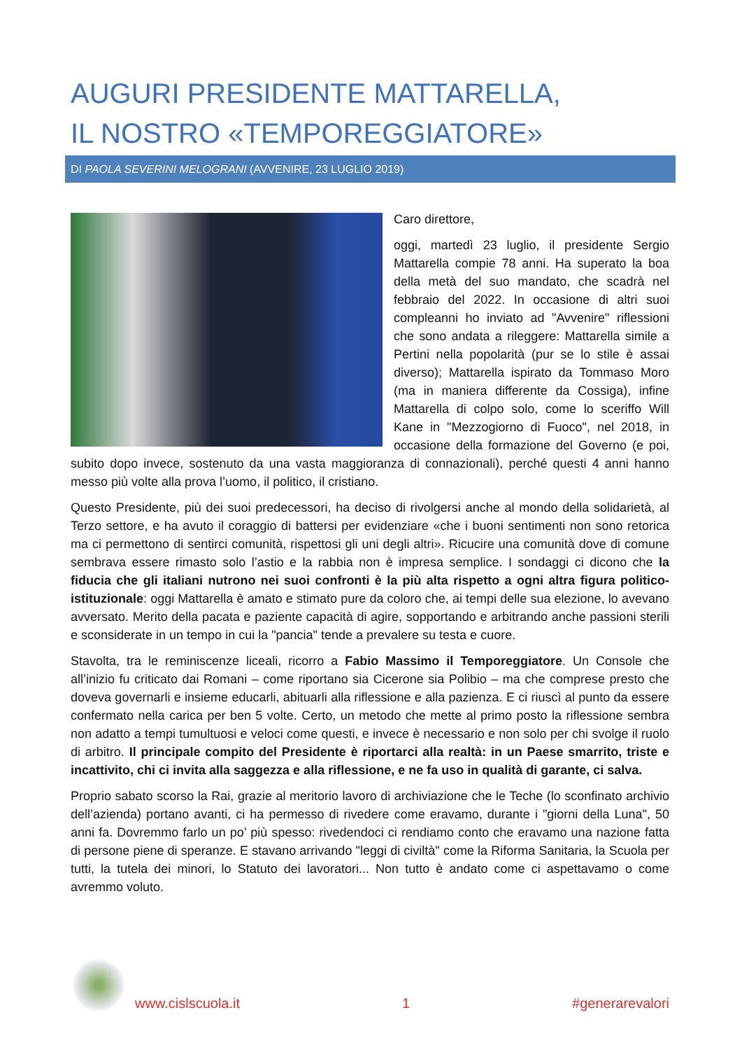AUGURI PRESIDENTE MATTARELLA,
IL NOSTRO «TEMPOREGGIATORE»
DI PAOLA SEVERINI MELOGRANI (AVVENIRE, 23 LUGLIO 2019)
Caro direttore,
oggi, martedì 23 luglio, il presidente Sergio Mattarella compie 78 anni. Ha superato la boa della metà del suo mandato, che scadrà nel febbraio del 2022. In occasione di altri suoi compleanni ho inviato ad "Avvenire" riflessioni che sono andata a rileggere: Mattarella simile a Pertini nella popolarità (pur se lo stile è assai diverso); Mattarella ispirato da Tommaso Moro (ma in maniera differente da Cossiga), infine Mattarella di colpo solo, come lo sceriffo Will Kane in "Mezzogiorno di Fuoco", nel 2018, in occasione della formazione del Governo (e poi, subito dopo invece, sostenuto da una vasta maggioranza di connazionali), perché questi 4 anni hanno messo più volte alla prova l’uomo, il politico, il cristiano.
Questo Presidente, più dei suoi predecessori, ha deciso di rivolgersi anche al mondo della solidarietà, al Terzo settore, e ha avuto il coraggio di battersi per evidenziare «che i buoni sentimenti non sono retorica ma ci permettono di sentirci comunità, rispettosi gli uni degli altri». Ricucire una comunità dove di comune sembrava essere rimasto solo l’astio e la rabbia non è impresa semplice. I sondaggi ci dicono che la fiducia che gli italiani nutrono nei suoi confronti è la più alta rispetto a ogni altra figura politico-istituzionale: oggi Mattarella è amato e stimato pure da coloro che, ai tempi delle sua elezione, lo avevano avversato. Merito della pacata e paziente capacità di agire, sopportando e arbitrando anche passioni sterili e sconsiderate in un tempo in cui la "pancia" tende a prevalere su testa e cuore.
Stavolta, tra le reminiscenze liceali, ricorro a Fabio Massimo il Temporeggiatore. Un Console che all’inizio fu criticato dai Romani – come riportano sia Cicerone sia Polibio – ma che comprese presto che doveva governarli e insieme educarli, abituarli alla riflessione e alla pazienza. E ci riuscì al punto da essere confermato nella carica per ben 5 volte. Certo, un metodo che mette al primo posto la riflessione sembra non adatto a tempi tumultuosi e veloci come questi, e invece è necessario e non solo per chi svolge il ruolo di arbitro. Il principale compito del Presidente è riportarci alla realtà: in un Paese smarrito, triste e incattivito, chi ci invita alla saggezza e alla riflessione, e ne fa uso in qualità di garante, ci salva.
Proprio sabato scorso la Rai, grazie al meritorio lavoro di archiviazione che le Teche (lo sconfinato archivio dell’azienda) portano avanti, ci ha permesso di rivedere come eravamo, durante i "giorni della Luna", 50 anni fa. Dovremmo farlo un po’ più spesso: rivedendoci ci rendiamo conto che eravamo una nazione fatta di persone piene di speranze. E stavano arrivando "leggi di civiltà" come la Riforma Sanitaria, la Scuola per tutti, la tutela dei minori, lo Statuto dei lavoratori... Non tutto è andato come ci aspettavamo o come avremmo voluto.
www.cislscuola.it
1 #generarevalori